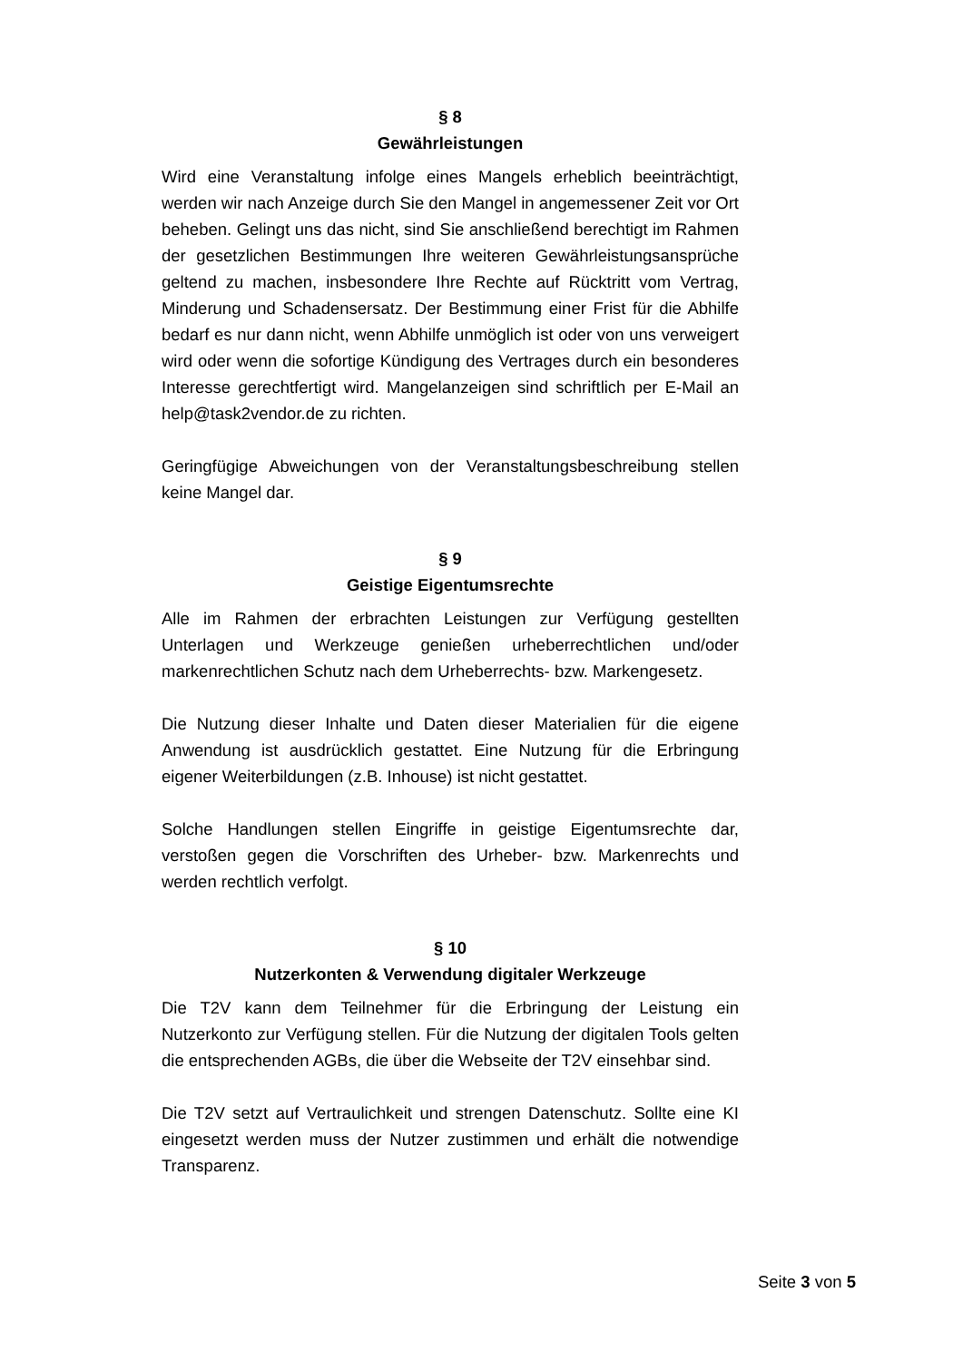§ 8
Gewährleistungen
Wird eine Veranstaltung infolge eines Mangels erheblich beeinträchtigt, werden wir nach Anzeige durch Sie den Mangel in angemessener Zeit vor Ort beheben. Gelingt uns das nicht, sind Sie anschließend berechtigt im Rahmen der gesetzlichen Bestimmungen Ihre weiteren Gewährleistungsansprüche geltend zu machen, insbesondere Ihre Rechte auf Rücktritt vom Vertrag, Minderung und Schadensersatz. Der Bestimmung einer Frist für die Abhilfe bedarf es nur dann nicht, wenn Abhilfe unmöglich ist oder von uns verweigert wird oder wenn die sofortige Kündigung des Vertrages durch ein besonderes Interesse gerechtfertigt wird. Mangelanzeigen sind schriftlich per E-Mail an help@task2vendor.de zu richten.
Geringfügige Abweichungen von der Veranstaltungsbeschreibung stellen keine Mangel dar.
§ 9
Geistige Eigentumsrechte
Alle im Rahmen der erbrachten Leistungen zur Verfügung gestellten Unterlagen und Werkzeuge genießen urheberrechtlichen und/oder markenrechtlichen Schutz nach dem Urheberrechts- bzw. Markengesetz.
Die Nutzung dieser Inhalte und Daten dieser Materialien für die eigene Anwendung ist ausdrücklich gestattet. Eine Nutzung für die Erbringung eigener Weiterbildungen (z.B. Inhouse) ist nicht gestattet.
Solche Handlungen stellen Eingriffe in geistige Eigentumsrechte dar, verstoßen gegen die Vorschriften des Urheber- bzw. Markenrechts und werden rechtlich verfolgt.
§ 10
Nutzerkonten & Verwendung digitaler Werkzeuge
Die T2V kann dem Teilnehmer für die Erbringung der Leistung ein Nutzerkonto zur Verfügung stellen. Für die Nutzung der digitalen Tools gelten die entsprechenden AGBs, die über die Webseite der T2V einsehbar sind.
Die T2V setzt auf Vertraulichkeit und strengen Datenschutz. Sollte eine KI eingesetzt werden muss der Nutzer zustimmen und erhält die notwendige Transparenz.
Seite 3 von 5